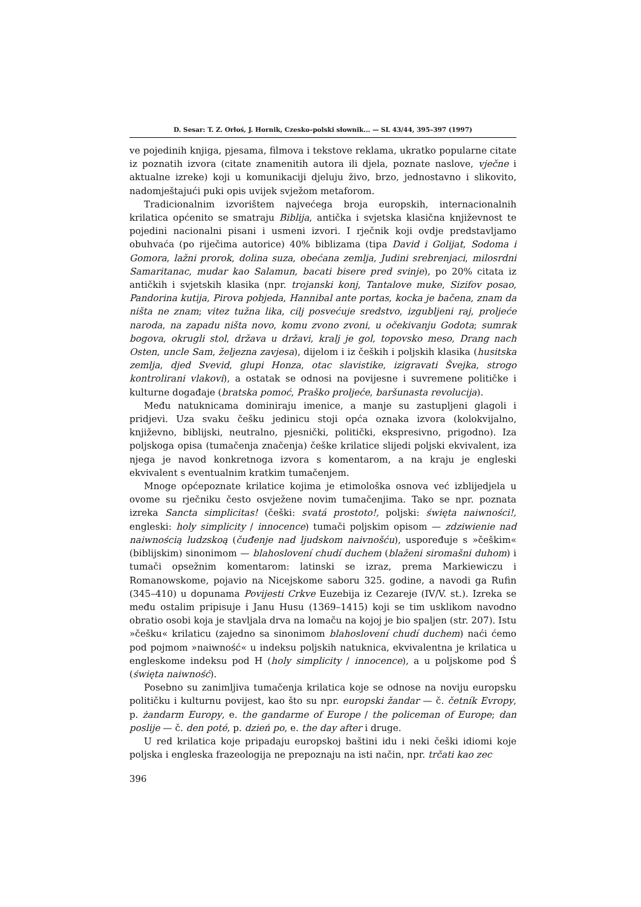D. Sesar: T. Z. Orłoś, J. Hornik, Czesko–polski słownik... — SL 43/44, 395–397 (1997)
ve pojedinih knjiga, pjesama, filmova i tekstove reklama, ukratko popularne citate iz poznatih izvora (citate znamenitih autora ili djela, poznate naslove, vječne i aktualne izreke) koji u komunikaciji djeluju živo, brzo, jednostavno i slikovito, nadomještajući puki opis uvijek svježom metaforom.
Tradicionalnim izvorištem najvećega broja europskih, internacionalnih krilatica općenito se smatraju Biblija, antička i svjetska klasična književnost te pojedini nacionalni pisani i usmeni izvori. I rječnik koji ovdje predstavljamo obuhvaća (po riječima autorice) 40% biblizama (tipa David i Golijat, Sodoma i Gomora, lažni prorok, dolina suza, obećana zemlja, Judini srebrenjaci, milosrdni Samaritanac, mudar kao Salamun, bacati bisere pred svinje), po 20% citata iz antičkih i svjetskih klasika (npr. trojanski konj, Tantalove muke, Sizifov posao, Pandorina kutija, Pirova pobjeda, Hannibal ante portas, kocka je bačena, znam da ništa ne znam; vitez tužna lika, cilj posvećuje sredstvo, izgubljeni raj, proljeće naroda, na zapadu ništa novo, komu zvono zvoni, u očekivanju Godota; sumrak bogova, okrugli stol, država u državi, kralj je gol, topovsko meso, Drang nach Osten, uncle Sam, željezna zavjesa), dijelom i iz čeških i poljskih klasika (husitska zemlja, djed Svevid, glupi Honza, otac slavistike, izigravati Švejka, strogo kontrolirani vlakovi), a ostatak se odnosi na povijesne i suvremene političke i kulturne događaje (bratska pomoć, Praško proljeće, baršunasta revolucija).
Među natuknicama dominiraju imenice, a manje su zastupljeni glagoli i pridjevi. Uza svaku češku jedinicu stoji opća oznaka izvora (kolokvijalno, književno, biblijski, neutralno, pjesnički, politički, ekspresivno, prigodno). Iza poljskoga opisa (tumačenja značenja) češke krilatice slijedi poljski ekvivalent, iza njega je navod konkretnoga izvora s komentarom, a na kraju je engleski ekvivalent s eventualnim kratkim tumačenjem.
Mnoge općepoznate krilatice kojima je etimološka osnova već izblijedjela u ovome su rječniku često osvježene novim tumačenjima. Tako se npr. poznata izreka Sancta simplicitas! (češki: svatá prostoto!, poljski: święta naiwności!, engleski: holy simplicity / innocence) tumači poljskim opisom — zdziwienie nad naiwnością ludzskoą (čuđenje nad ljudskom naivnošću), uspoređuje s »češkim« (biblijskim) sinonimom — blahoslovení chudí duchem (blaženi siromašni duhom) i tumači opsežnim komentarom: latinski se izraz, prema Markiewiczu i Romanowskome, pojavio na Nicejskome saboru 325. godine, a navodi ga Rufin (345–410) u dopunama Povijesti Crkve Euzebija iz Cezareje (IV/V. st.). Izreka se među ostalim pripisuje i Janu Husu (1369–1415) koji se tim usklikom navodno obratio osobi koja je stavljala drva na lomaču na kojoj je bio spaljen (str. 207). Istu »češku« krilaticu (zajedno sa sinonimom blahoslovení chudí duchem) naći ćemo pod pojmom »naiwność« u indeksu poljskih natuknica, ekvivalentna je krilatica u engleskome indeksu pod H (holy simplicity / innocence), a u poljskome pod Ś (święta naiwność).
Posebno su zanimljiva tumačenja krilatica koje se odnose na noviju europsku političku i kulturnu povijest, kao što su npr. europski žandar — č. četník Evropy, p. żandarm Europy, e. the gandarme of Europe / the policeman of Europe; dan poslije — č. den poté, p. dzień po, e. the day after i druge.
U red krilatica koje pripadaju europskoj baštini idu i neki češki idiomi koje poljska i engleska frazeologija ne prepoznaju na isti način, npr. trčati kao zec
396